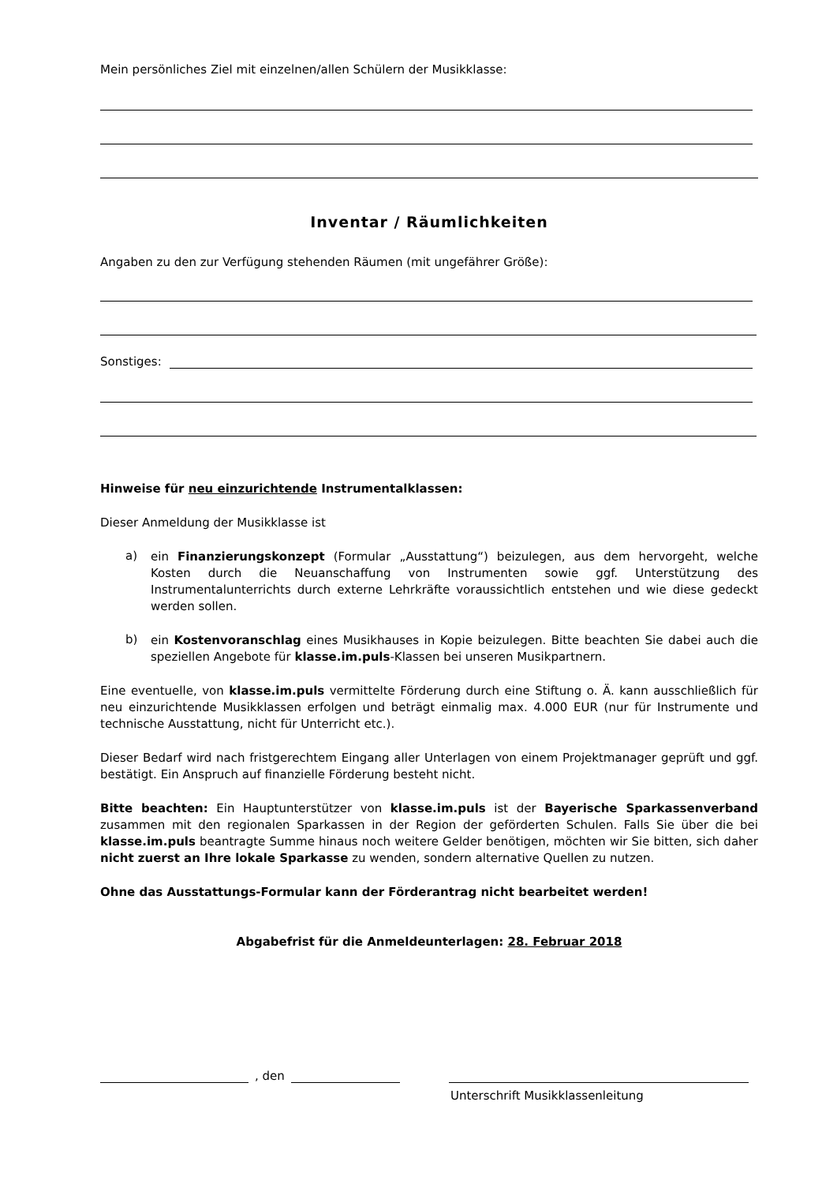Mein persönliches Ziel mit einzelnen/allen Schülern der Musikklasse:
Inventar / Räumlichkeiten
Angaben zu den zur Verfügung stehenden Räumen (mit ungefährer Größe):
Sonstiges:
Hinweise für neu einzurichtende Instrumentalklassen:
Dieser Anmeldung der Musikklasse ist
a)
ein Finanzierungskonzept (Formular „Ausstattung“) beizulegen, aus dem hervorgeht, welche Kosten durch die Neuanschaffung von Instrumenten sowie ggf. Unterstützung des Instrumentalunterrichts durch externe Lehrkräfte voraussichtlich entstehen und wie diese gedeckt werden sollen.
b)
ein Kostenvoranschlag eines Musikhauses in Kopie beizulegen. Bitte beachten Sie dabei auch die speziellen Angebote für klasse.im.puls-Klassen bei unseren Musikpartnern.
Eine eventuelle, von klasse.im.puls vermittelte Förderung durch eine Stiftung o. Ä. kann ausschließlich für neu einzurichtende Musikklassen erfolgen und beträgt einmalig max. 4.000 EUR (nur für Instrumente und technische Ausstattung, nicht für Unterricht etc.).
Dieser Bedarf wird nach fristgerechtem Eingang aller Unterlagen von einem Projektmanager geprüft und ggf. bestätigt. Ein Anspruch auf finanzielle Förderung besteht nicht.
Bitte beachten: Ein Hauptunterstützer von klasse.im.puls ist der Bayerische Sparkassenverband zusammen mit den regionalen Sparkassen in der Region der geförderten Schulen. Falls Sie über die bei klasse.im.puls beantragte Summe hinaus noch weitere Gelder benötigen, möchten wir Sie bitten, sich daher nicht zuerst an Ihre lokale Sparkasse zu wenden, sondern alternative Quellen zu nutzen.
Ohne das Ausstattungs-Formular kann der Förderantrag nicht bearbeitet werden!
Abgabefrist für die Anmeldeunterlagen: 28. Februar 2018
, den
Unterschrift Musikklassenleitung